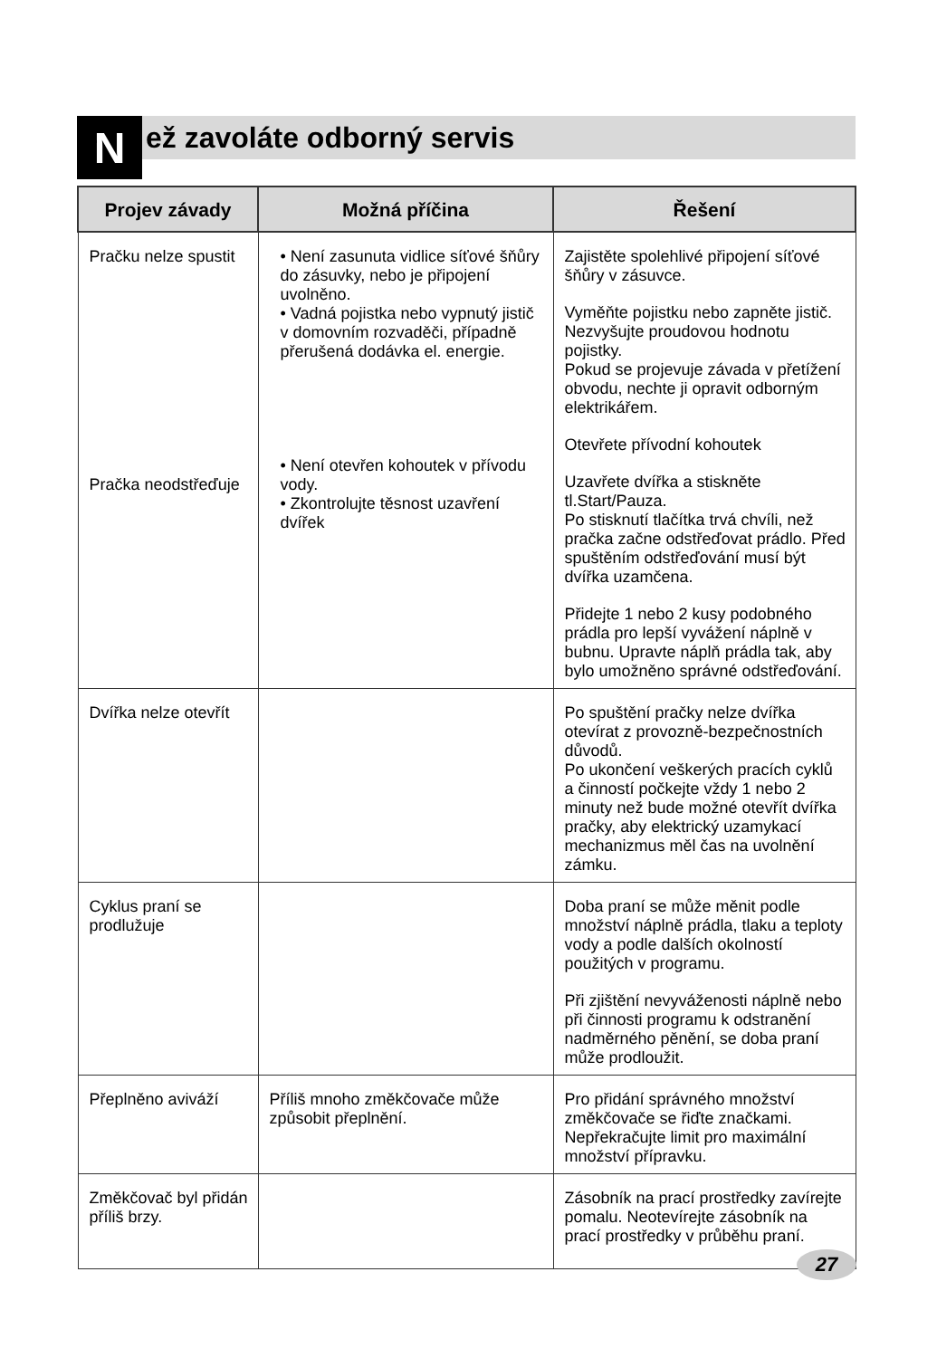N
ež zavoláte odborný servis
| Projev závady | Možná příčina | Řešení |
| --- | --- | --- |
| Pračku nelze spustit Pračka neodstřeďuje | • Není zasunuta vidlice síťové šňůry do zásuvky, nebo je připojení uvolněno. • Vadná pojistka nebo vypnutý jistič v domovním rozvaděči, případně přerušená dodávka el. energie. • Není otevřen kohoutek v přívodu vody. • Zkontrolujte těsnost uzavření dvířek | Zajistěte spolehlivé připojení síťové šňůry v zásuvce. Vyměňte pojistku nebo zapněte jistič. Nezvyšujte proudovou hodnotu pojistky. Pokud se projevuje závada v přetížení obvodu, nechte ji opravit odborným elektrikářem. Otevřete přívodní kohoutek Uzavřete dvířka a stiskněte tl.Start/Pauza. Po stisknutí tlačítka trvá chvíli, než pračka začne odstřeďovat prádlo. Před spuštěním odstřeďování musí být dvířka uzamčena. Přidejte 1 nebo 2 kusy podobného prádla pro lepší vyvážení náplně v bubnu. Upravte náplň prádla tak, aby bylo umožněno správné odstřeďování. |
| Dvířka nelze otevřít | | Po spuštění pračky nelze dvířka otevírat z provozně-bezpečnostních důvodů. Po ukončení veškerých pracích cyklů a činností počkejte vždy 1 nebo 2 minuty než bude možné otevřít dvířka pračky, aby elektrický uzamykací mechanizmus měl čas na uvolnění zámku. |
| Cyklus praní se prodlužuje | | Doba praní se může měnit podle množství náplně prádla, tlaku a teploty vody a podle dalších okolností použitých v programu. Při zjištění nevyváženosti náplně nebo při činnosti programu k odstranění nadměrného pěnění, se doba praní může prodloužit. |
| Přeplněno aviváží | Příliš mnoho změkčovače může způsobit přeplnění. | Pro přidání správného množství změkčovače se řiďte značkami. Nepřekračujte limit pro maximální množství přípravku. |
| Změkčovač byl přidán příliš brzy. | | Zásobník na prací prostředky zavírejte pomalu. Neotevírejte zásobník na prací prostředky v průběhu praní. |
27